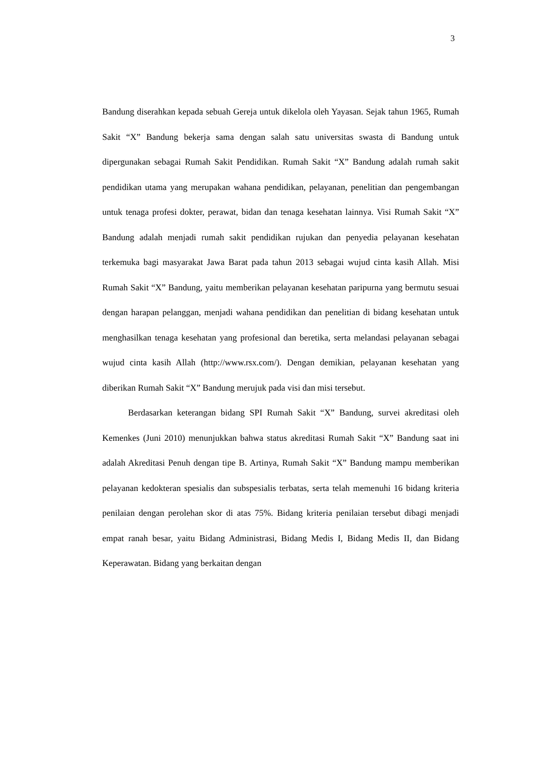3
Bandung diserahkan kepada sebuah Gereja untuk dikelola oleh Yayasan. Sejak tahun 1965, Rumah Sakit “X” Bandung bekerja sama dengan salah satu universitas swasta di Bandung untuk dipergunakan sebagai Rumah Sakit Pendidikan. Rumah Sakit “X” Bandung adalah rumah sakit pendidikan utama yang merupakan wahana pendidikan, pelayanan, penelitian dan pengembangan untuk tenaga profesi dokter, perawat, bidan dan tenaga kesehatan lainnya. Visi Rumah Sakit “X” Bandung adalah menjadi rumah sakit pendidikan rujukan dan penyedia pelayanan kesehatan terkemuka bagi masyarakat Jawa Barat pada tahun 2013 sebagai wujud cinta kasih Allah. Misi Rumah Sakit “X” Bandung, yaitu memberikan pelayanan kesehatan paripurna yang bermutu sesuai dengan harapan pelanggan, menjadi wahana pendidikan dan penelitian di bidang kesehatan untuk menghasilkan tenaga kesehatan yang profesional dan beretika, serta melandasi pelayanan sebagai wujud cinta kasih Allah (http://www.rsx.com/). Dengan demikian, pelayanan kesehatan yang diberikan Rumah Sakit “X” Bandung merujuk pada visi dan misi tersebut.
Berdasarkan keterangan bidang SPI Rumah Sakit “X” Bandung, survei akreditasi oleh Kemenkes (Juni 2010) menunjukkan bahwa status akreditasi Rumah Sakit “X” Bandung saat ini adalah Akreditasi Penuh dengan tipe B. Artinya, Rumah Sakit “X” Bandung mampu memberikan pelayanan kedokteran spesialis dan subspesialis terbatas, serta telah memenuhi 16 bidang kriteria penilaian dengan perolehan skor di atas 75%. Bidang kriteria penilaian tersebut dibagi menjadi empat ranah besar, yaitu Bidang Administrasi, Bidang Medis I, Bidang Medis II, dan Bidang Keperawatan. Bidang yang berkaitan dengan